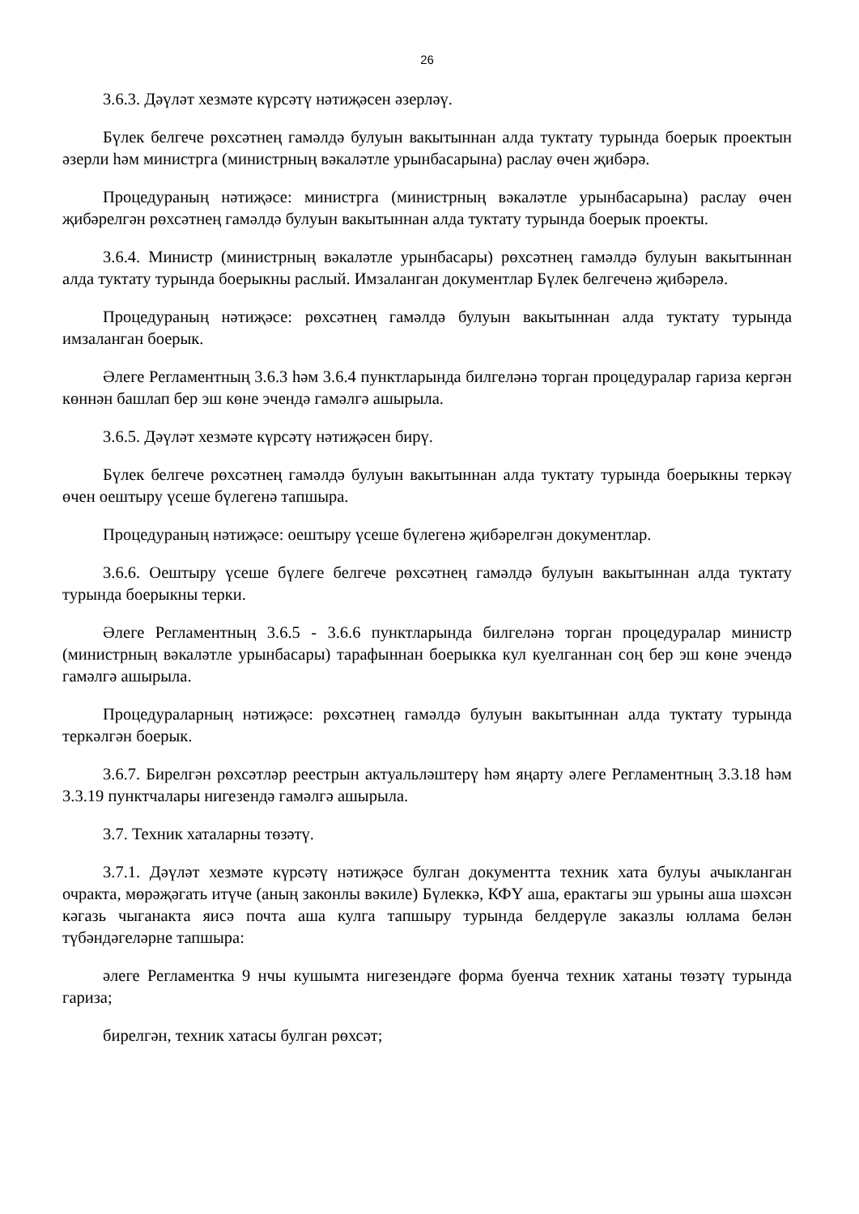26
3.6.3. Дәүләт хезмәте күрсәтү нәтиҗәсен әзерләү.
Бүлек белгече рөхсәтнең гамәлдә булуын вакытыннан алда туктату турында боерык проектын әзерли һәм министрга (министрның вәкаләтле урынбасарына) раслау өчен җибәрә.
Процедураның нәтиҗәсе: министрга (министрның вәкаләтле урынбасарына) раслау өчен җибәрелгән рөхсәтнең гамәлдә булуын вакытыннан алда туктату турында боерык проекты.
3.6.4. Министр (министрның вәкаләтле урынбасары) рөхсәтнең гамәлдә булуын вакытыннан алда туктату турында боерыкны раслый. Имзаланган документлар Бүлек белгеченә җибәрелә.
Процедураның нәтиҗәсе: рөхсәтнең гамәлдә булуын вакытыннан алда туктату турында имзаланган боерык.
Әлеге Регламентның 3.6.3 һәм 3.6.4 пунктларында билгеләнә торган процедуралар гариза кергән көннән башлап бер эш көне эчендә гамәлгә ашырыла.
3.6.5. Дәүләт хезмәте күрсәтү нәтиҗәсен бирү.
Бүлек белгече рөхсәтнең гамәлдә булуын вакытыннан алда туктату турында боерыкны теркәү өчен оештыру үсеше бүлегенә тапшыра.
Процедураның нәтиҗәсе: оештыру үсеше бүлегенә җибәрелгән документлар.
3.6.6. Оештыру үсеше бүлеге белгече рөхсәтнең гамәлдә булуын вакытыннан алда туктату турында боерыкны терки.
Әлеге Регламентның 3.6.5 - 3.6.6 пунктларында билгеләнә торган процедуралар министр (министрның вәкаләтле урынбасары) тарафыннан боерыкка кул куелганнан соң бер эш көне эчендә гамәлгә ашырыла.
Процедураларның нәтиҗәсе: рөхсәтнең гамәлдә булуын вакытыннан алда туктату турында теркәлгән боерык.
3.6.7. Бирелгән рөхсәтләр реестрын актуальләштерү һәм яңарту әлеге Регламентның 3.3.18 һәм 3.3.19 пунктчалары нигезендә гамәлгә ашырыла.
3.7. Техник хаталарны төзәтү.
3.7.1. Дәүләт хезмәте күрсәтү нәтиҗәсе булган документта техник хата булуы ачыкланган очракта, мөрәҗәгать итүче (аның законлы вәкиле) Бүлеккә, КФҮ аша, ерактагы эш урыны аша шәхсән кәгазь чыганакта яисә почта аша кулга тапшыру турында белдерүле заказлы юллама белән түбәндәгеләрне тапшыра:
әлеге Регламентка 9 нчы кушымта нигезендәге форма буенча техник хатаны төзәтү турында гариза;
бирелгән, техник хатасы булган рөхсәт;